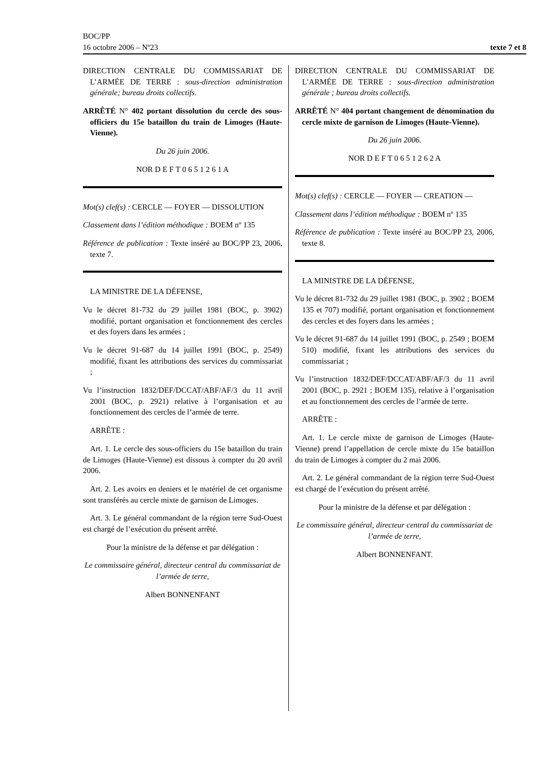BOC/PP
16 octobre 2006 – Nº23 texte 7 et 8
DIRECTION CENTRALE DU COMMISSARIAT DE L’ARMÉE DE TERRE : sous-direction administration générale; bureau droits collectifs.
ARRÊTÉ N° 402 portant dissolution du cercle des sous-officiers du 15e bataillon du train de Limoges (Haute-Vienne).
Du 26 juin 2006.
NOR D E F T 0 6 5 1 2 6 1 A
Mot(s) clef(s) : CERCLE — FOYER — DISSOLUTION
Classement dans l’édition méthodique : BOEM nº 135
Référence de publication : Texte inséré au BOC/PP 23, 2006, texte 7.
LA MINISTRE DE LA DÉFENSE,
Vu le décret 81-732 du 29 juillet 1981 (BOC, p. 3902) modifié, portant organisation et fonctionnement des cercles et des foyers dans les armées ;
Vu le décret 91-687 du 14 juillet 1991 (BOC, p. 2549) modifié, fixant les attributions des services du commissariat ;
Vu l’instruction 1832/DEF/DCCAT/ABF/AF/3 du 11 avril 2001 (BOC, p. 2921) relative à l’organisation et au fonctionnement des cercles de l’armée de terre.
ARRÊTE :
Art. 1. Le cercle des sous-officiers du 15e bataillon du train de Limoges (Haute-Vienne) est dissous à compter du 20 avril 2006.
Art. 2. Les avoirs en deniers et le matériel de cet organisme sont transférés au cercle mixte de garnison de Limoges.
Art. 3. Le général commandant de la région terre Sud-Ouest est chargé de l’exécution du présent arrêté.
Pour la ministre de la défense et par délégation :
Le commissaire général, directeur central du commissariat de l’armée de terre,
Albert BONNENFANT
DIRECTION CENTRALE DU COMMISSARIAT DE L’ARMÉE DE TERRE : sous-direction administration générale ; bureau droits collectifs.
ARRÊTÉ N° 404 portant changement de dénomination du cercle mixte de garnison de Limoges (Haute-Vienne).
Du 26 juin 2006.
NOR D E F T 0 6 5 1 2 6 2 A
Mot(s) clef(s) : CERCLE — FOYER — CREATION —
Classement dans l’édition méthodique : BOEM nº 135
Référence de publication : Texte inséré au BOC/PP 23, 2006, texte 8.
LA MINISTRE DE LA DÉFENSE,
Vu le décret 81-732 du 29 juillet 1981 (BOC, p. 3902 ; BOEM 135 et 707) modifié, portant organisation et fonctionnement des cercles et des foyers dans les armées ;
Vu le décret 91-687 du 14 juillet 1991 (BOC, p. 2549 ; BOEM 510) modifié, fixant les attributions des services du commissariat ;
Vu l’instruction 1832/DEF/DCCAT/ABF/AF/3 du 11 avril 2001 (BOC, p. 2921 ; BOEM 135), relative à l’organisation et au fonctionnement des cercles de l’armée de terre.
ARRÊTE :
Art. 1. Le cercle mixte de garnison de Limoges (Haute-Vienne) prend l’appellation de cercle mixte du 15e bataillon du train de Limoges à compter du 2 mai 2006.
Art. 2. Le général commandant de la région terre Sud-Ouest est chargé de l’exécution du présent arrêté.
Pour la ministre de la défense et par délégation :
Le commissaire général, directeur central du commissariat de l’armée de terre,
Albert BONNENFANT.